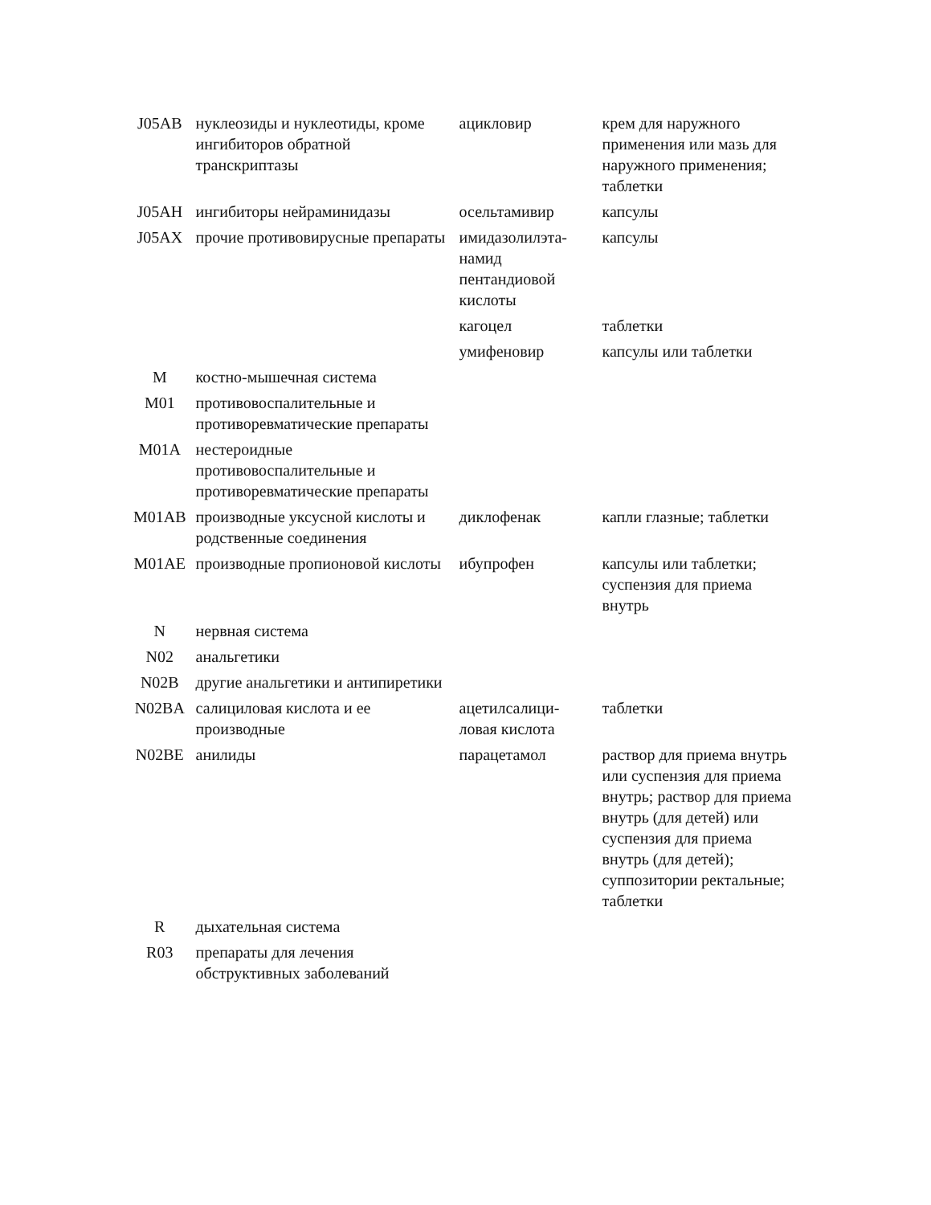| J05AB | нуклеозиды и нуклеотиды, кроме ингибиторов обратной транскриптазы | ацикловир | крем для наружного применения или мазь для наружного применения; таблетки |
| J05AH | ингибиторы нейраминидазы | осельтамивир | капсулы |
| J05AX | прочие противовирусные препараты | имидазолилэта-намид пентандиовой кислоты | капсулы |
| | | кагоцел | таблетки |
| | | умифеновир | капсулы или таблетки |
| M | костно-мышечная система | | |
| M01 | противовоспалительные и противоревматические препараты | | |
| M01A | нестероидные противовоспалительные и противоревматические препараты | | |
| M01AB | производные уксусной кислоты и родственные соединения | диклофенак | капли глазные; таблетки |
| M01AE | производные пропионовой кислоты | ибупрофен | капсулы или таблетки; суспензия для приема внутрь |
| N | нервная система | | |
| N02 | анальгетики | | |
| N02B | другие анальгетики и антипиретики | | |
| N02BA | салициловая кислота и ее производные | ацетилсалици-ловая кислота | таблетки |
| N02BE | анилиды | парацетамол | раствор для приема внутрь или суспензия для приема внутрь; раствор для приема внутрь (для детей) или суспензия для приема внутрь (для детей); суппозитории ректальные; таблетки |
| R | дыхательная система | | |
| R03 | препараты для лечения обструктивных заболеваний | | |